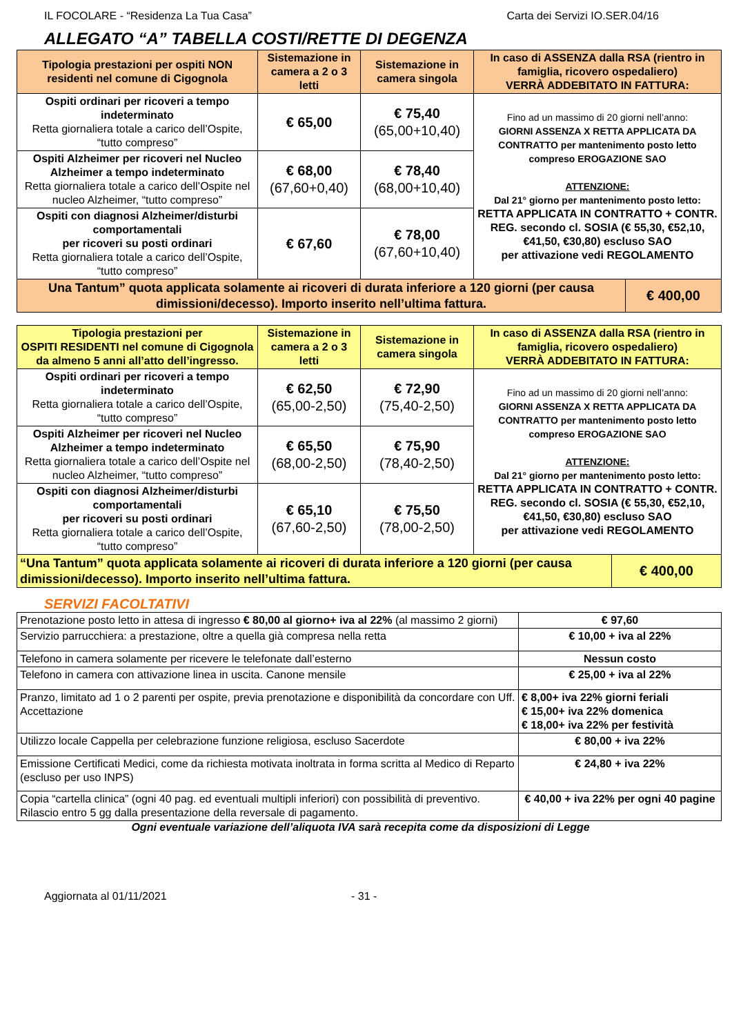IL FOCOLARE - “Residenza La Tua Casa” Carta dei Servizi IO.SER.04/16
ALLEGATO “A” TABELLA COSTI/RETTE DI DEGENZA
| Tipologia prestazioni per ospiti NON residenti nel comune di Cigognola | Sistemazione in camera a 2 o 3 letti | Sistemazione in camera singola | In caso di ASSENZA dalla RSA (rientro in famiglia, ricovero ospedaliero) VERRÀ ADDEBITATO IN FATTURA: | |
| --- | --- | --- | --- | --- |
| Ospiti ordinari per ricoveri a tempo indeterminato Retta giornaliera totale a carico dell’Ospite, “tutto compreso” | € 65,00 | € 75,40 (65,00+10,40) | Fino ad un massimo di 20 giorni nell’anno: GIORNI ASSENZA X RETTA APPLICATA DA CONTRATTO per mantenimento posto letto compreso EROGAZIONE SAO ATTENZIONE: Dal 21° giorno per mantenimento posto letto: RETTA APPLICATA IN CONTRATTO + CONTR. REG. secondo cl. SOSIA (€ 55,30, €52,10, €41,50, €30,80) escluso SAO per attivazione vedi REGOLAMENTO | |
| Ospiti Alzheimer per ricoveri nel Nucleo Alzheimer a tempo indeterminato Retta giornaliera totale a carico dell’Ospite nel nucleo Alzheimer, “tutto compreso” | € 68,00 (67,60+0,40) | € 78,40 (68,00+10,40) | | |
| Ospiti con diagnosi Alzheimer/disturbi comportamentali per ricoveri su posti ordinari Retta giornaliera totale a carico dell’Ospite, “tutto compreso” | € 67,60 | € 78,00 (67,60+10,40) | | |
| Una Tantum” quota applicata solamente ai ricoveri di durata inferiore a 120 giorni (per causa dimissioni/decesso). Importo inserito nell’ultima fattura. | | | | € 400,00 |
| Tipologia prestazioni per OSPITI RESIDENTI nel comune di Cigognola da almeno 5 anni all’atto dell’ingresso. | Sistemazione in camera a 2 o 3 letti | Sistemazione in camera singola | In caso di ASSENZA dalla RSA (rientro in famiglia, ricovero ospedaliero) VERRÀ ADDEBITATO IN FATTURA: | |
| --- | --- | --- | --- | --- |
| Ospiti ordinari per ricoveri a tempo indeterminato Retta giornaliera totale a carico dell’Ospite, “tutto compreso” | € 62,50 (65,00-2,50) | € 72,90 (75,40-2,50) | Fino ad un massimo di 20 giorni nell’anno: GIORNI ASSENZA X RETTA APPLICATA DA CONTRATTO per mantenimento posto letto compreso EROGAZIONE SAO ATTENZIONE: Dal 21° giorno per mantenimento posto letto: RETTA APPLICATA IN CONTRATTO + CONTR. REG. secondo cl. SOSIA (€ 55,30, €52,10, €41,50, €30,80) escluso SAO per attivazione vedi REGOLAMENTO | |
| Ospiti Alzheimer per ricoveri nel Nucleo Alzheimer a tempo indeterminato Retta giornaliera totale a carico dell’Ospite nel nucleo Alzheimer, “tutto compreso” | € 65,50 (68,00-2,50) | € 75,90 (78,40-2,50) | | |
| Ospiti con diagnosi Alzheimer/disturbi comportamentali per ricoveri su posti ordinari Retta giornaliera totale a carico dell’Ospite, “tutto compreso” | € 65,10 (67,60-2,50) | € 75,50 (78,00-2,50) | | |
| “Una Tantum” quota applicata solamente ai ricoveri di durata inferiore a 120 giorni (per causa dimissioni/decesso). Importo inserito nell’ultima fattura. | | | | € 400,00 |
SERVIZI FACOLTATIVI
| Prenotazione posto letto in attesa di ingresso € 80,00 al giorno+ iva al 22% (al massimo 2 giorni) | € 97,60 |
| Servizio parrucchiera: a prestazione, oltre a quella già compresa nella retta | € 10,00 + iva al 22% |
| Telefono in camera solamente per ricevere le telefonate dall’esterno | Nessun costo |
| Telefono in camera con attivazione linea in uscita. Canone mensile | € 25,00 + iva al 22% |
| Pranzo, limitato ad 1 o 2 parenti per ospite, previa prenotazione e disponibilità da concordare con Uff. Accettazione | € 8,00+ iva 22% giorni feriali € 15,00+ iva 22% domenica € 18,00+ iva 22% per festività |
| Utilizzo locale Cappella per celebrazione funzione religiosa, escluso Sacerdote | € 80,00 + iva 22% |
| Emissione Certificati Medici, come da richiesta motivata inoltrata in forma scritta al Medico di Reparto (escluso per uso INPS) | € 24,80 + iva 22% |
| Copia “cartella clinica” (ogni 40 pag. ed eventuali multipli inferiori) con possibilità di preventivo. Rilascio entro 5 gg dalla presentazione della reversale di pagamento. | € 40,00 + iva 22% per ogni 40 pagine |
Ogni eventuale variazione dell’aliquota IVA sarà recepita come da disposizioni di Legge
Aggiornata al 01/11/2021 - 31 -